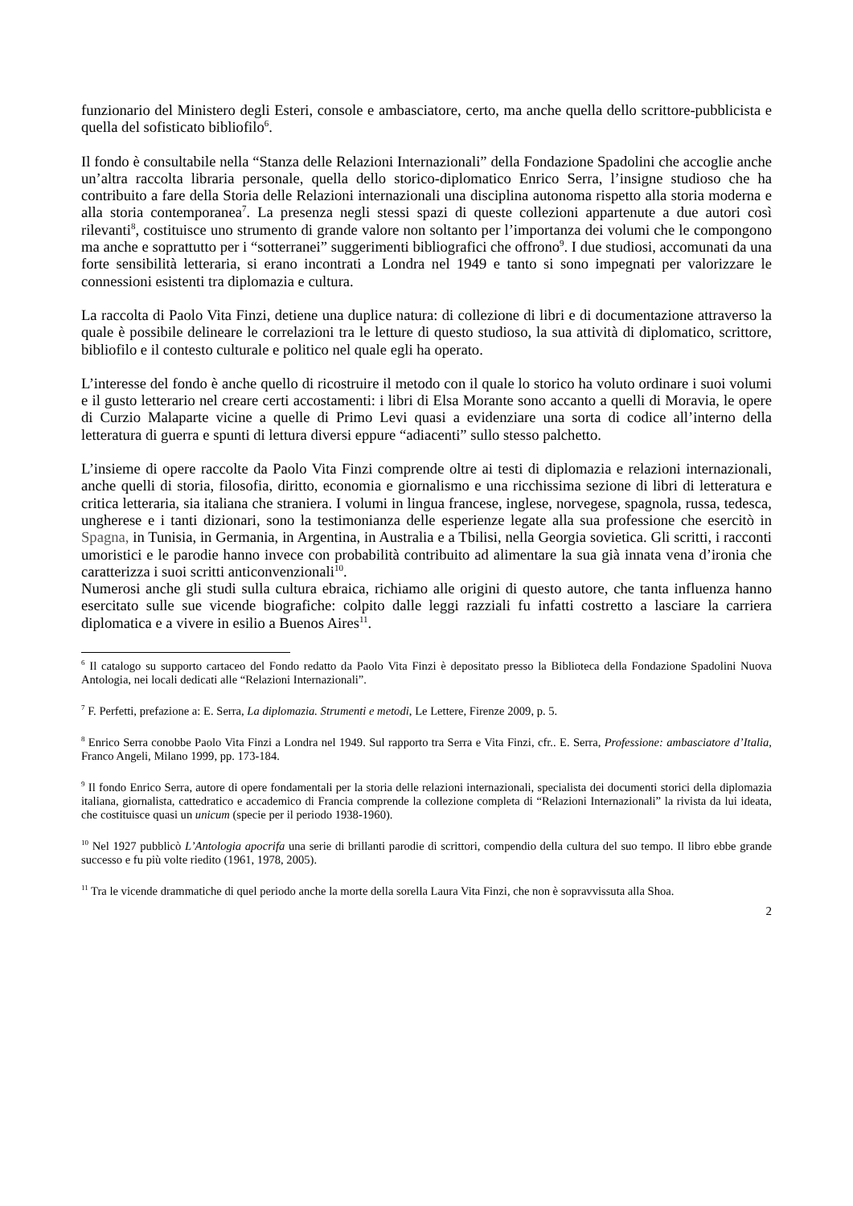funzionario del Ministero degli Esteri, console e ambasciatore, certo, ma anche quella dello scrittore-pubblicista e quella del sofisticato bibliofilo<sup>6</sup>.
Il fondo è consultabile nella “Stanza delle Relazioni Internazionali” della Fondazione Spadolini che accoglie anche un’altra raccolta libraria personale, quella dello storico-diplomatico Enrico Serra, l’insigne studioso che ha contribuito a fare della Storia delle Relazioni internazionali una disciplina autonoma rispetto alla storia moderna e alla storia contemporanea<sup>7</sup>. La presenza negli stessi spazi di queste collezioni appartenute a due autori così rilevanti<sup>8</sup>, costituisce uno strumento di grande valore non soltanto per l’importanza dei volumi che le compongono ma anche e soprattutto per i “sotterranei” suggerimenti bibliografici che offrono<sup>9</sup>. I due studiosi, accomunati da una forte sensibilità letteraria, si erano incontrati a Londra nel 1949 e tanto si sono impegnati per valorizzare le connessioni esistenti tra diplomazia e cultura.
La raccolta di Paolo Vita Finzi, detiene una duplice natura: di collezione di libri e di documentazione attraverso la quale è possibile delineare le correlazioni tra le letture di questo studioso, la sua attività di diplomatico, scrittore, bibliofilo e il contesto culturale e politico nel quale egli ha operato.
L’interesse del fondo è anche quello di ricostruire il metodo con il quale lo storico ha voluto ordinare i suoi volumi e il gusto letterario nel creare certi accostamenti: i libri di Elsa Morante sono accanto a quelli di Moravia, le opere di Curzio Malaparte vicine a quelle di Primo Levi quasi a evidenziare una sorta di codice all’interno della letteratura di guerra e spunti di lettura diversi eppure “adiacenti” sullo stesso palchetto.
L’insieme di opere raccolte da Paolo Vita Finzi comprende oltre ai testi di diplomazia e relazioni internazionali, anche quelli di storia, filosofia, diritto, economia e giornalismo e una ricchissima sezione di libri di letteratura e critica letteraria, sia italiana che straniera. I volumi in lingua francese, inglese, norvegese, spagnola, russa, tedesca, ungherese e i tanti dizionari, sono la testimonianza delle esperienze legate alla sua professione che esercitò in Spagna, in Tunisia, in Germania, in Argentina, in Australia e a Tbilisi, nella Georgia sovietica. Gli scritti, i racconti umoristici e le parodie hanno invece con probabilità contribuito ad alimentare la sua già innata vena d’ironia che caratterizza i suoi scritti anticonvenzionali<sup>10</sup>.
Numerosi anche gli studi sulla cultura ebraica, richiamo alle origini di questo autore, che tanta influenza hanno esercitato sulle sue vicende biografiche: colpito dalle leggi razziali fu infatti costretto a lasciare la carriera diplomatica e a vivere in esilio a Buenos Aires<sup>11</sup>.
<sup>6</sup> Il catalogo su supporto cartaceo del Fondo redatto da Paolo Vita Finzi è depositato presso la Biblioteca della Fondazione Spadolini Nuova Antologia, nei locali dedicati alle “Relazioni Internazionali”.
<sup>7</sup> F. Perfetti, prefazione a: E. Serra, La diplomazia. Strumenti e metodi, Le Lettere, Firenze 2009, p. 5.
<sup>8</sup> Enrico Serra conobbe Paolo Vita Finzi a Londra nel 1949. Sul rapporto tra Serra e Vita Finzi, cfr.. E. Serra, Professione: ambasciatore d’Italia, Franco Angeli, Milano 1999, pp. 173-184.
<sup>9</sup> Il fondo Enrico Serra, autore di opere fondamentali per la storia delle relazioni internazionali, specialista dei documenti storici della diplomazia italiana, giornalista, cattedratico e accademico di Francia comprende la collezione completa di “Relazioni Internazionali” la rivista da lui ideata, che costituisce quasi un unicum (specie per il periodo 1938-1960).
<sup>10</sup> Nel 1927 pubblicò L’Antologia apocrifa una serie di brillanti parodie di scrittori, compendio della cultura del suo tempo. Il libro ebbe grande successo e fu più volte riedito (1961, 1978, 2005).
<sup>11</sup> Tra le vicende drammatiche di quel periodo anche la morte della sorella Laura Vita Finzi, che non è sopravvissuta alla Shoa.
2